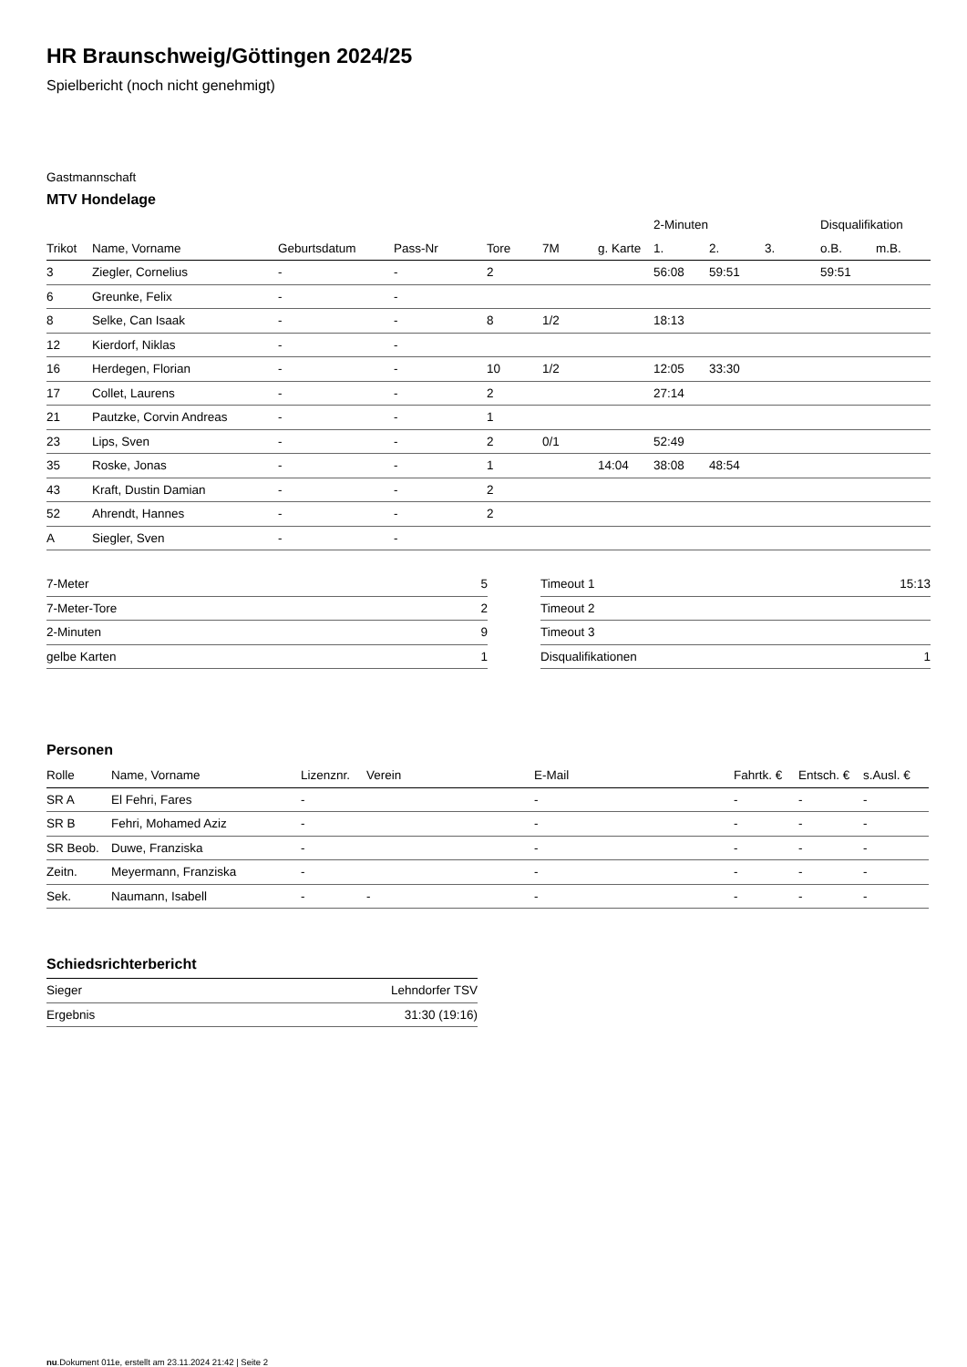HR Braunschweig/Göttingen 2024/25
Spielbericht (noch nicht genehmigt)
Gastmannschaft
MTV Hondelage
| | | | | | | | 2-Minuten | | | Disqualifikation | |
| --- | --- | --- | --- | --- | --- | --- | --- | --- | --- | --- | --- |
| Trikot | Name, Vorname | Geburtsdatum | Pass-Nr | Tore | 7M | g. Karte | 1. | 2. | 3. | o.B. | m.B. |
| 3 | Ziegler, Cornelius | - | - | 2 | | | 56:08 | 59:51 | | 59:51 | |
| 6 | Greunke, Felix | - | - | | | | | | | | |
| 8 | Selke, Can Isaak | - | - | 8 | 1/2 | | 18:13 | | | | |
| 12 | Kierdorf, Niklas | - | - | | | | | | | | |
| 16 | Herdegen, Florian | - | - | 10 | 1/2 | | 12:05 | 33:30 | | | |
| 17 | Collet, Laurens | - | - | 2 | | | 27:14 | | | | |
| 21 | Pautzke, Corvin Andreas | - | - | 1 | | | | | | | |
| 23 | Lips, Sven | - | - | 2 | 0/1 | | 52:49 | | | | |
| 35 | Roske, Jonas | - | - | 1 | | 14:04 | 38:08 | 48:54 | | | |
| 43 | Kraft, Dustin Damian | - | - | 2 | | | | | | | |
| 52 | Ahrendt, Hannes | - | - | 2 | | | | | | | |
| A | Siegler, Sven | - | - | | | | | | | | |
| 7-Meter | 5 |
| 7-Meter-Tore | 2 |
| 2-Minuten | 9 |
| gelbe Karten | 1 |
| Timeout 1 | 15:13 |
| Timeout 2 | |
| Timeout 3 | |
| Disqualifikationen | 1 |
Personen
| Rolle | Name, Vorname | Lizenznr. | Verein | E-Mail | Fahrtk. € | Entsch. € | s.Ausl. € |
| --- | --- | --- | --- | --- | --- | --- | --- |
| SR A | El Fehri, Fares | - | | - | - | - | - |
| SR B | Fehri, Mohamed Aziz | - | | - | - | - | - |
| SR Beob. | Duwe, Franziska | - | | - | - | - | - |
| Zeitn. | Meyermann, Franziska | - | | - | - | - | - |
| Sek. | Naumann, Isabell | - | - | - | - | - | - |
Schiedsrichterbericht
| Sieger | Lehndorfer TSV |
| Ergebnis | 31:30 (19:16) |
nu.Dokument 011e, erstellt am 23.11.2024 21:42 | Seite 2